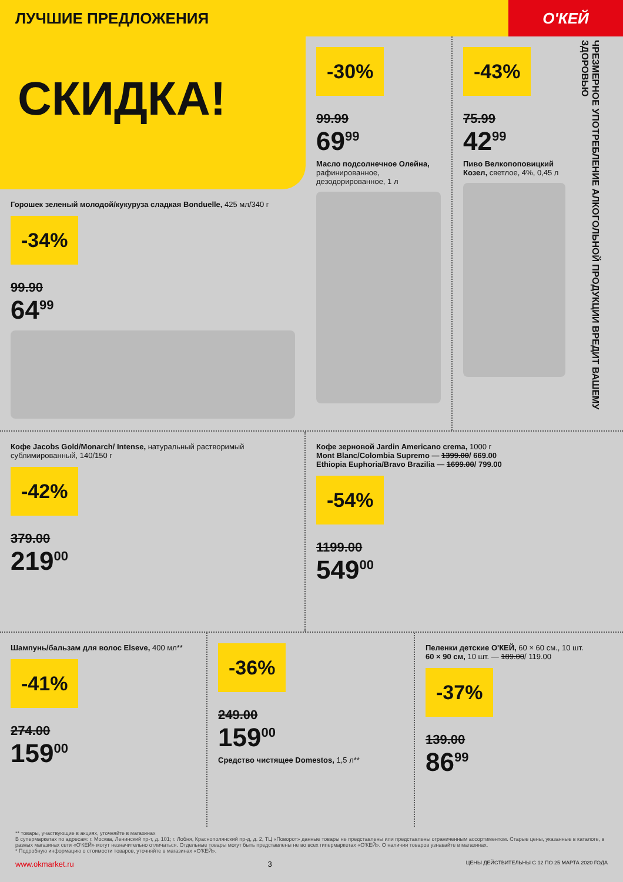ЛУЧШИЕ ПРЕДЛОЖЕНИЯ
О'КЕЙ
СКИДКА!
Горошек зеленый молодой/кукуруза сладкая Bonduelle, 425 мл/340 г
-34%
99.90
64<sup>99</sup>
-30%
99.99
69<sup>99</sup>
Масло подсолнечное Олейна, рафинированное, дезодорированное, 1 л
-43%
75.99
42<sup>99</sup>
Пиво Велкопоповицкий Козел, светлое, 4%, 0,45 л
ЧРЕЗМЕРНОЕ УПОТРЕБЛЕНИЕ АЛКОГОЛЬНОЙ ПРОДУКЦИИ ВРЕДИТ ВАШЕМУ ЗДОРОВЬЮ
Кофе Jacobs Gold/Monarch/ Intense, натуральный растворимый сублимированный, 140/150 г
-42%
379.00
219<sup>00</sup>
Кофе зерновой Jardin Americano crema, 1000 г
Mont Blanc/Colombia Supremo — 1399.00/ 669.00
Ethiopia Euphoria/Bravo Brazilia — 1699.00/ 799.00
-54%
1199.00
549<sup>00</sup>
Шампунь/бальзам для волос Elseve, 400 мл**
-41%
274.00
159<sup>00</sup>
-36%
249.00
159<sup>00</sup>
Средство чистящее Domestos, 1,5 л**
Пеленки детские О'КЕЙ, 60 × 60 см., 10 шт.
60 × 90 см, 10 шт. — 189.00/ 119.00
-37%
139.00
86<sup>99</sup>
** товары, участвующие в акциях, уточняйте в магазинах
В супермаркетах по адресам: г. Москва, Ленинский пр-т, д. 101; г. Лобня, Краснополянский пр-д, д. 2, ТЦ «Поворот» данные товары не представлены или представлены ограниченным ассортиментом. Старые цены, указанные в каталоге, в разных магазинах сети «О'КЕЙ» могут незначительно отличаться. Отдельные товары могут быть представлены не во всех гипермаркетах «О'КЕЙ». О наличии товаров узнавайте в магазинах.
* Подробную информацию о стоимости товаров, уточняйте в магазинах «О'КЕЙ».
www.okmarket.ru 3 ЦЕНЫ ДЕЙСТВИТЕЛЬНЫ С 12 ПО 25 МАРТА 2020 ГОДА